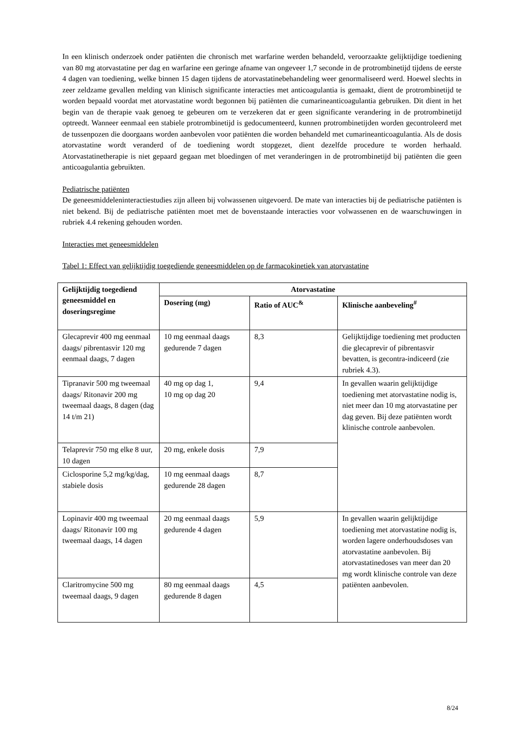In een klinisch onderzoek onder patiënten die chronisch met warfarine werden behandeld, veroorzaakte gelijktijdige toediening van 80 mg atorvastatine per dag en warfarine een geringe afname van ongeveer 1,7 seconde in de protrombinetijd tijdens de eerste 4 dagen van toediening, welke binnen 15 dagen tijdens de atorvastatinebehandeling weer genormaliseerd werd. Hoewel slechts in zeer zeldzame gevallen melding van klinisch significante interacties met anticoagulantia is gemaakt, dient de protrombinetijd te worden bepaald voordat met atorvastatine wordt begonnen bij patiënten die cumarineanticoagulantia gebruiken. Dit dient in het begin van de therapie vaak genoeg te gebeuren om te verzekeren dat er geen significante verandering in de protrombinetijd optreedt. Wanneer eenmaal een stabiele protrombinetijd is gedocumenteerd, kunnen protrombinetijden worden gecontroleerd met de tussenpozen die doorgaans worden aanbevolen voor patiënten die worden behandeld met cumarineanticoagulantia. Als de dosis atorvastatine wordt veranderd of de toediening wordt stopgezet, dient dezelfde procedure te worden herhaald. Atorvastatinetherapie is niet gepaard gegaan met bloedingen of met veranderingen in de protrombinetijd bij patiënten die geen anticoagulantia gebruikten.
Pediatrische patiënten
De geneesmiddeleninteractiestudies zijn alleen bij volwassenen uitgevoerd. De mate van interacties bij de pediatrische patiënten is niet bekend. Bij de pediatrische patiënten moet met de bovenstaande interacties voor volwassenen en de waarschuwingen in rubriek 4.4 rekening gehouden worden.
Interacties met geneesmiddelen
Tabel 1: Effect van gelijktijdig toegediende geneesmiddelen op de farmacokinetiek van atorvastatine
| Gelijktijdig toegediend geneesmiddel en doseringsregime | Atorvastatine | | |
| --- | --- | --- | --- |
| | Dosering (mg) | Ratio of AUC<sup>&</sup> | Klinische aanbeveling<sup>#</sup> |
| Glecaprevir 400 mg eenmaal daags/ pibrentasvir 120 mg eenmaal daags, 7 dagen | 10 mg eenmaal daags gedurende 7 dagen | 8,3 | Gelijktijdige toediening met producten die glecaprevir of pibrentasvir bevatten, is gecontra-indiceerd (zie rubriek 4.3). |
| Tipranavir 500 mg tweemaal daags/ Ritonavir 200 mg tweemaal daags, 8 dagen (dag 14 t/m 21) | 40 mg op dag 1, 10 mg op dag 20 | 9,4 | In gevallen waarin gelijktijdige toediening met atorvastatine nodig is, niet meer dan 10 mg atorvastatine per dag geven. Bij deze patiënten wordt klinische controle aanbevolen. |
| Telaprevir 750 mg elke 8 uur, 10 dagen | 20 mg, enkele dosis | 7,9 | |
| Ciclosporine 5,2 mg/kg/dag, stabiele dosis | 10 mg eenmaal daags gedurende 28 dagen | 8,7 | |
| Lopinavir 400 mg tweemaal daags/ Ritonavir 100 mg tweemaal daags, 14 dagen | 20 mg eenmaal daags gedurende 4 dagen | 5,9 | In gevallen waarin gelijktijdige toediening met atorvastatine nodig is, worden lagere onderhoudsdoses van atorvastatine aanbevolen. Bij atorvastatinedoses van meer dan 20 mg wordt klinische controle van deze patiënten aanbevolen. |
| Claritromycine 500 mg tweemaal daags, 9 dagen | 80 mg eenmaal daags gedurende 8 dagen | 4,5 | |
8/24